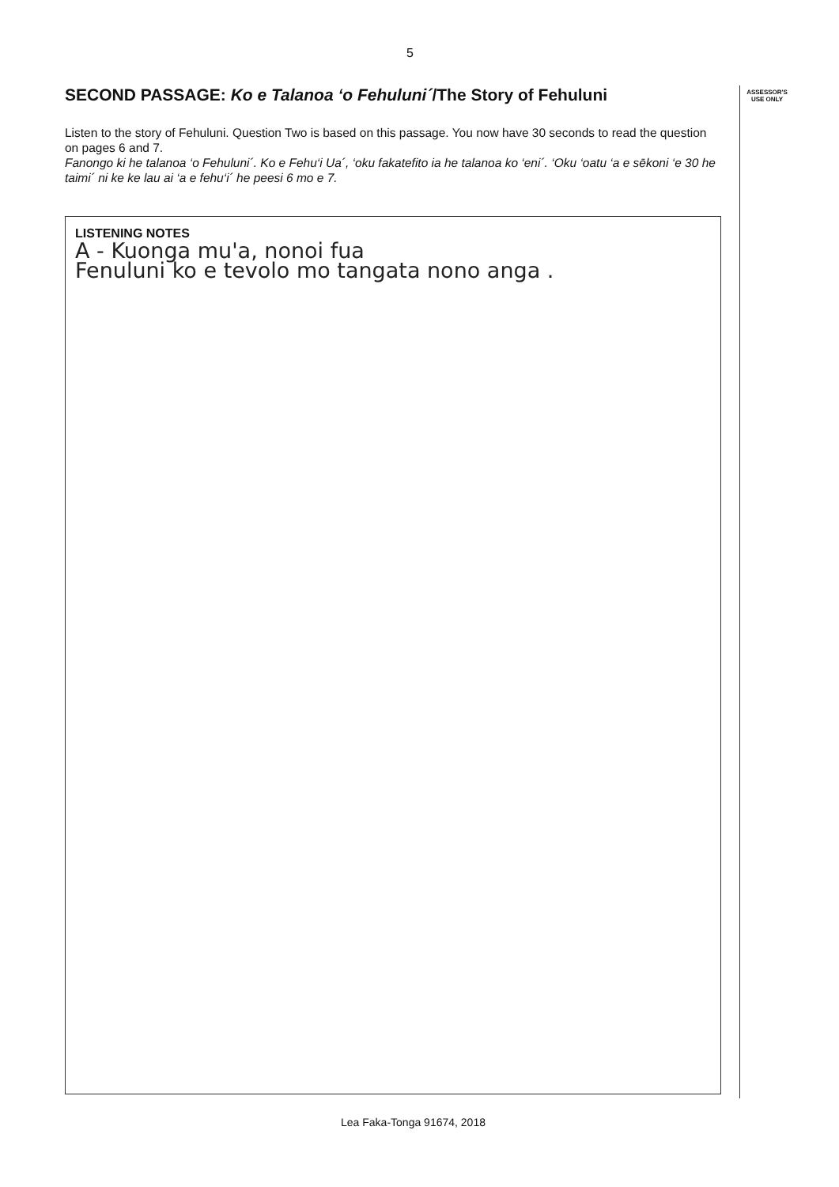5
SECOND PASSAGE: Ko e Talanoa ‘o Fehuluni´/The Story of Fehuluni
Listen to the story of Fehuluni. Question Two is based on this passage. You now have 30 seconds to read the question on pages 6 and 7.
Fanongo ki he talanoa ‘o Fehuluni´. Ko e Fehu‘i Ua´, ‘oku fakatefito ia he talanoa ko ‘eni´. ‘Oku ‘oatu ‘a e sēkoni ‘e 30 he taimi´ ni ke ke lau ai ‘a e fehu‘i´ he peesi 6 mo e 7.
ASSESSOR'S
USE ONLY
LISTENING NOTES
A - Kuonga mu'a, nonoi fua
Fenuluni ko e tevolo mo tangata nono anga .
Lea Faka-Tonga 91674, 2018